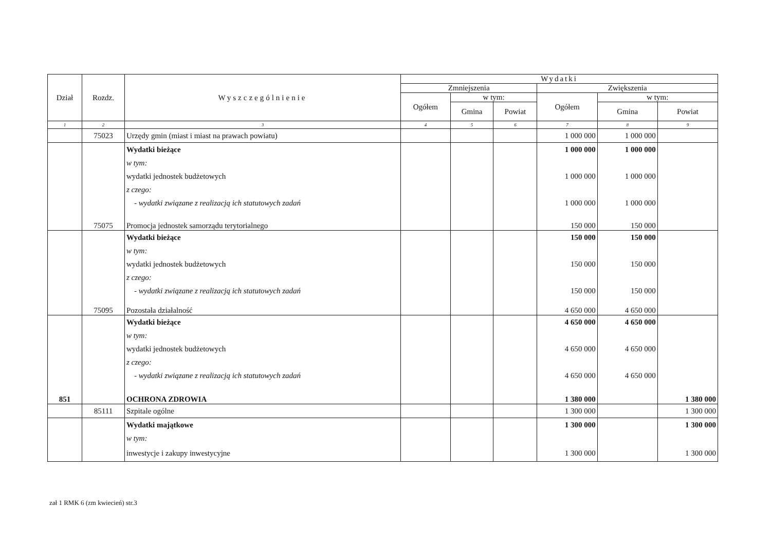| Dział | Rozdz. | Wyszczególnienie | Wydatki | | | | | |
| --- | --- | --- | --- | --- | --- | --- | --- | --- |
| | | | Zmniejszenia | | | Zwiększenia | | |
| | | | Ogółem | w tym: | | Ogółem | w tym: | |
| | | | | Gmina | Powiat | | Gmina | Powiat |
| 1 | 2 | 3 | 4 | 5 | 6 | 7 | 8 | 9 |
| | 75023 | Urzędy gmin (miast i miast na prawach powiatu) | | | | 1 000 000 | 1 000 000 | |
| | | Wydatki bieżące | | | | 1 000 000 | 1 000 000 | |
| | | w tym: | | | | | | |
| | | wydatki jednostek budżetowych | | | | 1 000 000 | 1 000 000 | |
| | | z czego: | | | | | | |
| | | - wydatki związane z realizacją ich statutowych zadań | | | | 1 000 000 | 1 000 000 | |
| | 75075 | Promocja jednostek samorządu terytorialnego | | | | 150 000 | 150 000 | |
| | | Wydatki bieżące | | | | 150 000 | 150 000 | |
| | | w tym: | | | | | | |
| | | wydatki jednostek budżetowych | | | | 150 000 | 150 000 | |
| | | z czego: | | | | | | |
| | | - wydatki związane z realizacją ich statutowych zadań | | | | 150 000 | 150 000 | |
| | 75095 | Pozostała działalność | | | | 4 650 000 | 4 650 000 | |
| | | Wydatki bieżące | | | | 4 650 000 | 4 650 000 | |
| | | w tym: | | | | | | |
| | | wydatki jednostek budżetowych | | | | 4 650 000 | 4 650 000 | |
| | | z czego: | | | | | | |
| | | - wydatki związane z realizacją ich statutowych zadań | | | | 4 650 000 | 4 650 000 | |
| 851 | | OCHRONA ZDROWIA | | | | 1 380 000 | | 1 380 000 |
| | 85111 | Szpitale ogólne | | | | 1 300 000 | | 1 300 000 |
| | | Wydatki majątkowe | | | | 1 300 000 | | 1 300 000 |
| | | w tym: | | | | | | |
| | | inwestycje i zakupy inwestycyjne | | | | 1 300 000 | | 1 300 000 |
zał 1 RMK 6 (zm kwiecień) str.3